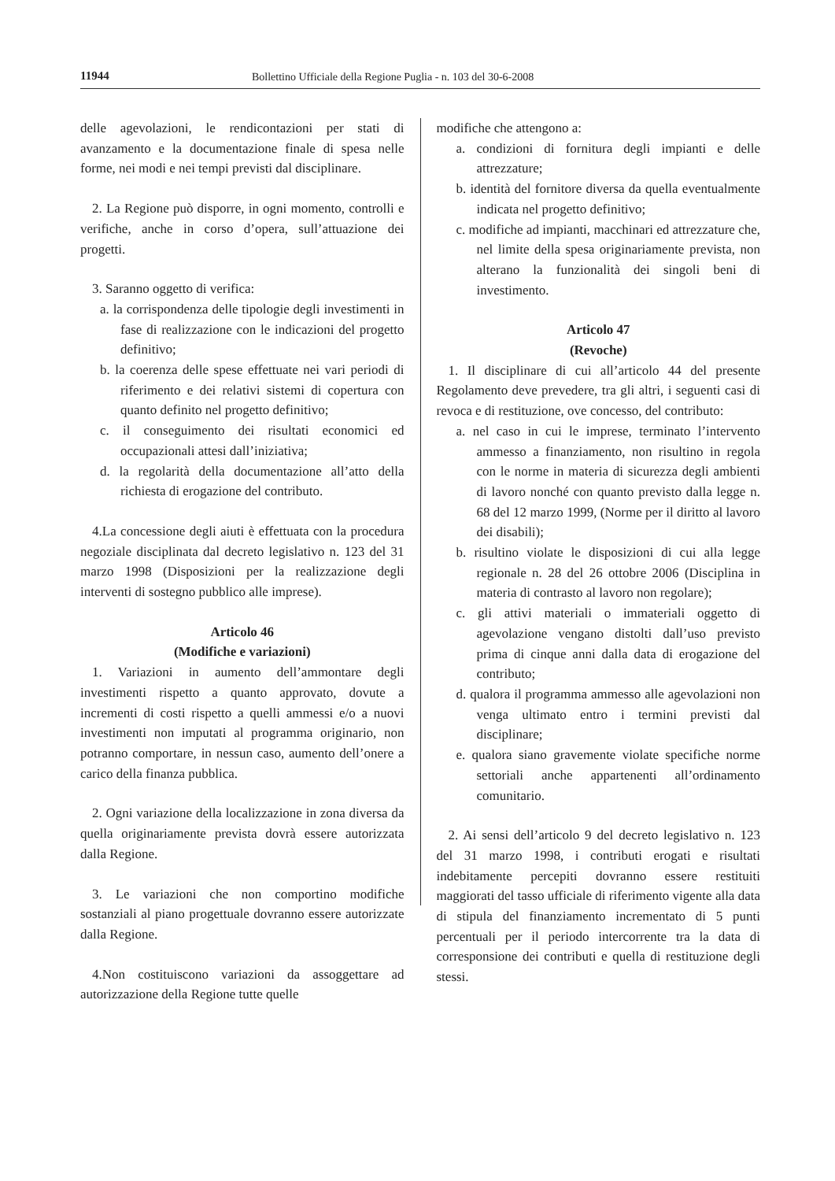11944 Bollettino Ufficiale della Regione Puglia - n. 103 del 30-6-2008
delle agevolazioni, le rendicontazioni per stati di avanzamento e la documentazione finale di spesa nelle forme, nei modi e nei tempi previsti dal disciplinare.
2. La Regione può disporre, in ogni momento, controlli e verifiche, anche in corso d’opera, sull’attuazione dei progetti.
3. Saranno oggetto di verifica:
a. la corrispondenza delle tipologie degli investimenti in fase di realizzazione con le indicazioni del progetto definitivo;
b. la coerenza delle spese effettuate nei vari periodi di riferimento e dei relativi sistemi di copertura con quanto definito nel progetto definitivo;
c. il conseguimento dei risultati economici ed occupazionali attesi dall’iniziativa;
d. la regolarità della documentazione all’atto della richiesta di erogazione del contributo.
4.La concessione degli aiuti è effettuata con la procedura negoziale disciplinata dal decreto legislativo n. 123 del 31 marzo 1998 (Disposizioni per la realizzazione degli interventi di sostegno pubblico alle imprese).
Articolo 46
(Modifiche e variazioni)
1. Variazioni in aumento dell’ammontare degli investimenti rispetto a quanto approvato, dovute a incrementi di costi rispetto a quelli ammessi e/o a nuovi investimenti non imputati al programma originario, non potranno comportare, in nessun caso, aumento dell’onere a carico della finanza pubblica.
2. Ogni variazione della localizzazione in zona diversa da quella originariamente prevista dovrà essere autorizzata dalla Regione.
3. Le variazioni che non comportino modifiche sostanziali al piano progettuale dovranno essere autorizzate dalla Regione.
4.Non costituiscono variazioni da assoggettare ad autorizzazione della Regione tutte quelle
modifiche che attengono a:
a. condizioni di fornitura degli impianti e delle attrezzature;
b. identità del fornitore diversa da quella eventualmente indicata nel progetto definitivo;
c. modifiche ad impianti, macchinari ed attrezzature che, nel limite della spesa originariamente prevista, non alterano la funzionalità dei singoli beni di investimento.
Articolo 47
(Revoche)
1. Il disciplinare di cui all’articolo 44 del presente Regolamento deve prevedere, tra gli altri, i seguenti casi di revoca e di restituzione, ove concesso, del contributo:
a. nel caso in cui le imprese, terminato l’intervento ammesso a finanziamento, non risultino in regola con le norme in materia di sicurezza degli ambienti di lavoro nonché con quanto previsto dalla legge n. 68 del 12 marzo 1999, (Norme per il diritto al lavoro dei disabili);
b. risultino violate le disposizioni di cui alla legge regionale n. 28 del 26 ottobre 2006 (Disciplina in materia di contrasto al lavoro non regolare);
c. gli attivi materiali o immateriali oggetto di agevolazione vengano distolti dall’uso previsto prima di cinque anni dalla data di erogazione del contributo;
d. qualora il programma ammesso alle agevolazioni non venga ultimato entro i termini previsti dal disciplinare;
e. qualora siano gravemente violate specifiche norme settoriali anche appartenenti all’ordinamento comunitario.
2. Ai sensi dell’articolo 9 del decreto legislativo n. 123 del 31 marzo 1998, i contributi erogati e risultati indebitamente percepiti dovranno essere restituiti maggiorati del tasso ufficiale di riferimento vigente alla data di stipula del finanziamento incrementato di 5 punti percentuali per il periodo intercorrente tra la data di corresponsione dei contributi e quella di restituzione degli stessi.